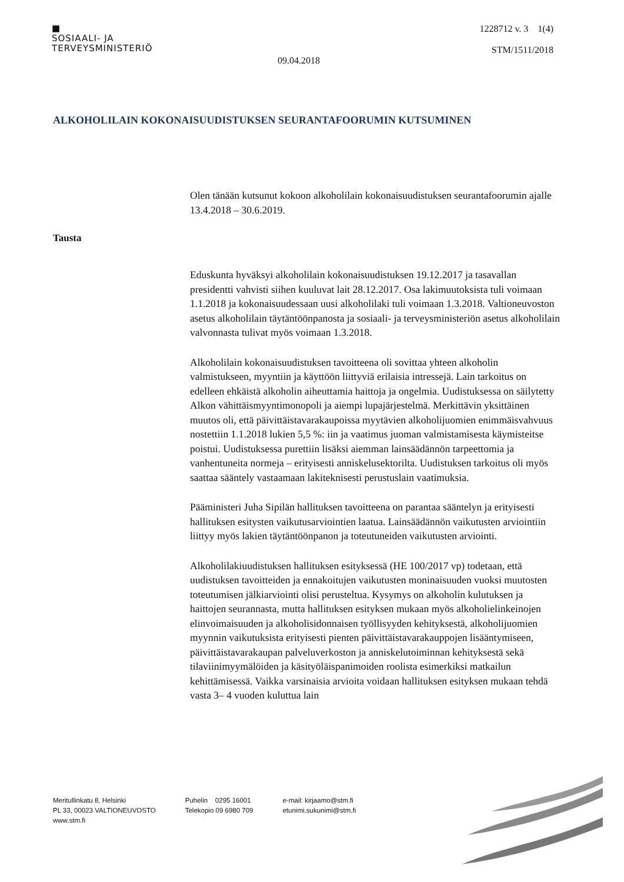■
SOSIAALI- JA
TERVEYSMINISTERIÖ
1228712 v. 3 1(4)
STM/1511/2018
09.04.2018
ALKOHOLILAIN KOKONAISUUDISTUKSEN SEURANTAFOORUMIN KUTSUMINEN
Olen tänään kutsunut kokoon alkoholilain kokonaisuudistuksen seurantafoorumin ajalle 13.4.2018 – 30.6.2019.
Tausta
Eduskunta hyväksyi alkoholilain kokonaisuudistuksen 19.12.2017 ja tasavallan presidentti vahvisti siihen kuuluvat lait 28.12.2017. Osa lakimuutoksista tuli voimaan 1.1.2018 ja kokonaisuudessaan uusi alkoholilaki tuli voimaan 1.3.2018. Valtioneuvoston asetus alkoholilain täytäntöönpanosta ja sosiaali- ja terveysministeriön asetus alkoholilain valvonnasta tulivat myös voimaan 1.3.2018.
Alkoholilain kokonaisuudistuksen tavoitteena oli sovittaa yhteen alkoholin valmistukseen, myyntiin ja käyttöön liittyviä erilaisia intressejä. Lain tarkoitus on edelleen ehkäistä alkoholin aiheuttamia haittoja ja ongelmia. Uudistuksessa on säilytetty Alkon vähittäismyyntimonopoli ja aiempi lupajärjestelmä. Merkittävin yksittäinen muutos oli, että päivittäistavarakaupoissa myytävien alkoholijuomien enimmäisvahvuus nostettiin 1.1.2018 lukien 5,5 %: iin ja vaatimus juoman valmistamisesta käymisteitse poistui. Uudistuksessa purettiin lisäksi aiemman lainsäädännön tarpeettomia ja vanhentuneita normeja – erityisesti anniskelusektorilta. Uudistuksen tarkoitus oli myös saattaa sääntely vastaamaan lakiteknisesti perustuslain vaatimuksia.
Pääministeri Juha Sipilän hallituksen tavoitteena on parantaa sääntelyn ja erityisesti hallituksen esitysten vaikutusarviointien laatua. Lainsäädännön vaikutusten arviointiin liittyy myös lakien täytäntöönpanon ja toteutuneiden vaikutusten arviointi.
Alkoholilakiuudistuksen hallituksen esityksessä (HE 100/2017 vp) todetaan, että uudistuksen tavoitteiden ja ennakoitujen vaikutusten moninaisuuden vuoksi muutosten toteutumisen jälkiarviointi olisi perusteltua. Kysymys on alkoholin kulutuksen ja haittojen seurannasta, mutta hallituksen esityksen mukaan myös alkoholielinkeinojen elinvoimaisuuden ja alkoholisidonnaisen työllisyyden kehityksestä, alkoholijuomien myynnin vaikutuksista erityisesti pienten päivittäistavarakauppojen lisääntymiseen, päivittäistavarakaupan palveluverkoston ja anniskelutoiminnan kehityksestä sekä tilaviinimyymälöiden ja käsityöläispanimoiden roolista esimerkiksi matkailun kehittämisessä. Vaikka varsinaisia arvioita voidaan hallituksen esityksen mukaan tehdä vasta 3– 4 vuoden kuluttua lain
Meritullinkatu 8, Helsinki
PL 33, 00023 VALTIONEUVOSTO
www.stm.fi
Puhelin 0295 16001
Telekopio 09 6980 709
e-mail: kirjaamo@stm.fi
etunimi.sukunimi@stm.fi